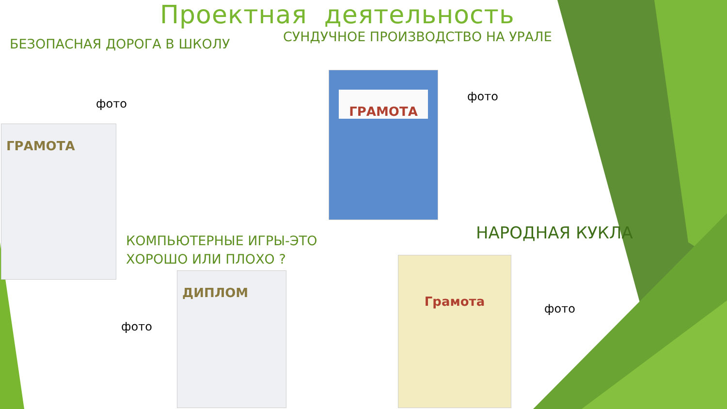Проектная деятельность
БЕЗОПАСНАЯ ДОРОГА В ШКОЛУ
СУНДУЧНОЕ ПРОИЗВОДСТВО НА УРАЛЕ
фото
ГРАМОТА
ГРАМОТА
фото
КОМПЬЮТЕРНЫЕ ИГРЫ-ЭТО
ХОРОШО ИЛИ ПЛОХО ?
НАРОДНАЯ КУКЛА
ДИПЛОМ
фото
Грамота
фото